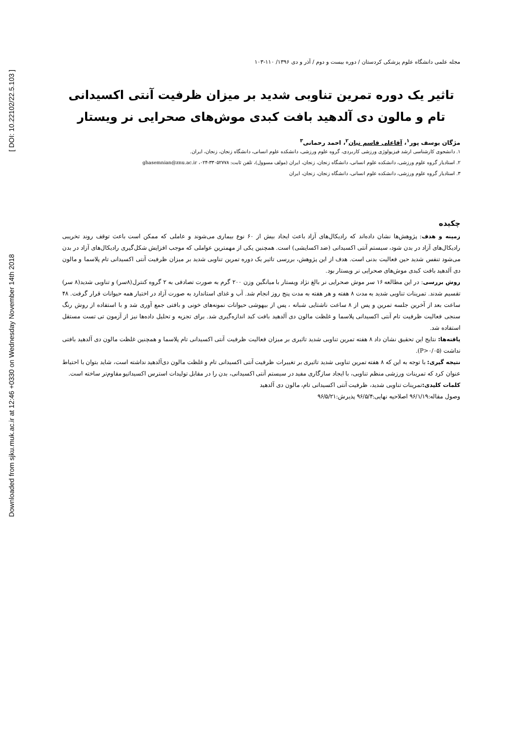[ DOI: 10.22102/22.5.103 ]
Downloaded from sjku.muk.ac.ir at 12:46 +0330 on Wednesday November 14th 2018
مجله علمی دانشگاه علوم پزشکی کردستان / دوره بیست و دوم / آذر و دی ۱۳۹۶/ ۱۱۰-۱۰۳
تاثیر یک دوره تمرین تناوبی شدید بر میزان ظرفیت آنتی اکسیدانی تام و مالون دی آلدهید بافت کبدی موش‌های صحرایی نر ویستار
مژگان یوسف پور<sup>۱</sup>، آقاعلی قاسم نیان<sup>۲</sup>، احمد رحمانی<sup>۳</sup>
۱. دانشجوی کارشناسی ارشد فیزیولوژی ورزشی کاربردی، گروه علوم ورزشی، دانشکده علوم انسانی، دانشگاه زنجان، زنجان، ایران.
۲. استادیار گروه علوم ورزشی، دانشکده علوم انسانی، دانشگاه زنجان، زنجان، ایران (مولف مسوول)، تلفن ثابت: ۳۳۰۵۲۷۷۸-۰۲۴، ghasemnian@znu.ac.ir
۳. استادیار گروه علوم ورزشی، دانشکده علوم انسانی، دانشگاه زنجان، زنجان، ایران
چکیده
زمینه و هدف: پژوهش‌ها نشان داده‌اند که رادیکال‌های آزاد باعث ایجاد بیش از ۶۰ نوع بیماری می‌شوند و عاملی که ممکن است باعث توقف روند تخریبی رادیکال‌های آزاد در بدن شود، سیستم آنتی اکسیدانی (ضد اکسایشی) است. همچنین یکی از مهمترین عواملی که موجب افزایش شکل‌گیری رادیکال‌های آزاد در بدن می‌شود تنفس شدید حین فعالیت بدنی است. هدف از این پژوهش، بررسی تاثیر یک دوره تمرین تناوبی شدید بر میزان ظرفیت آنتی اکسیدانی تام پلاسما و مالون دی آلدهید بافت کبدی موش‌های صحرایی نر ویستار بود.
روش بررسی: در این مطالعه ۱۶ سر موش صحرایی نر بالغ نژاد ویستار با میانگین وزن ۲۰۰ گرم به صورت تصادفی به ۲ گروه کنترل(۸سر) و تناوبی شدید(۸ سر) تقسیم شدند. تمرینات تناوبی شدید به مدت ۸ هفته و هر هفته به مدت پنج روز انجام شد. آب و غذای استاندارد به صورت آزاد در اختیار همه حیوانات قرار گرفت. ۴۸ ساعت بعد از آخرین جلسه تمرین و پس از ۸ ساعت ناشتایی شبانه ، پس از بیهوشی حیوانات نمونه‌های خونی و بافتی جمع آوری شد و با استفاده از روش رنگ سنجی فعالیت ظرفیت تام آنتی اکسیدانی پلاسما و غلظت مالون دی آلدهید بافت کبد اندازه‌گیری شد. برای تجزیه و تحلیل داده‌ها نیز از آزمون تی تست مستقل استفاده شد.
یافته‌ها: نتایج این تحقیق نشان داد ۸ هفته تمرین تناوبی شدید تاثیری بر میزان فعالیت ظرفیت آنتی اکسیدانی تام پلاسما و همچنین غلظت مالون دی آلدهید بافتی نداشت (P>۰/۰۵).
نتیجه گیری: با توجه به این که ۸ هفته تمرین تناوبی شدید تاثیری بر تغییرات ظرفیت آنتی اکسیدانی تام و غلظت مالون دی‌آلدهید نداشته است، شاید بتوان با احتیاط عنوان کرد که تمرینات ورزشی منظم تناوبی، با ایجاد سازگاری مفید در سیستم آنتی اکسیدانی، بدن را در مقابل تولیدات استرس اکسیداتیو مقاوم‌تر ساخته است.
کلمات کلیدی: تمرینات تناوبی شدید، ظرفیت آنتی اکسیدانی تام، مالون دی آلدهید
وصول مقاله:۹۶/۱/۱۹ اصلاحیه نهایی:۹۶/۵/۴ پذیرش:۹۶/۵/۲۱